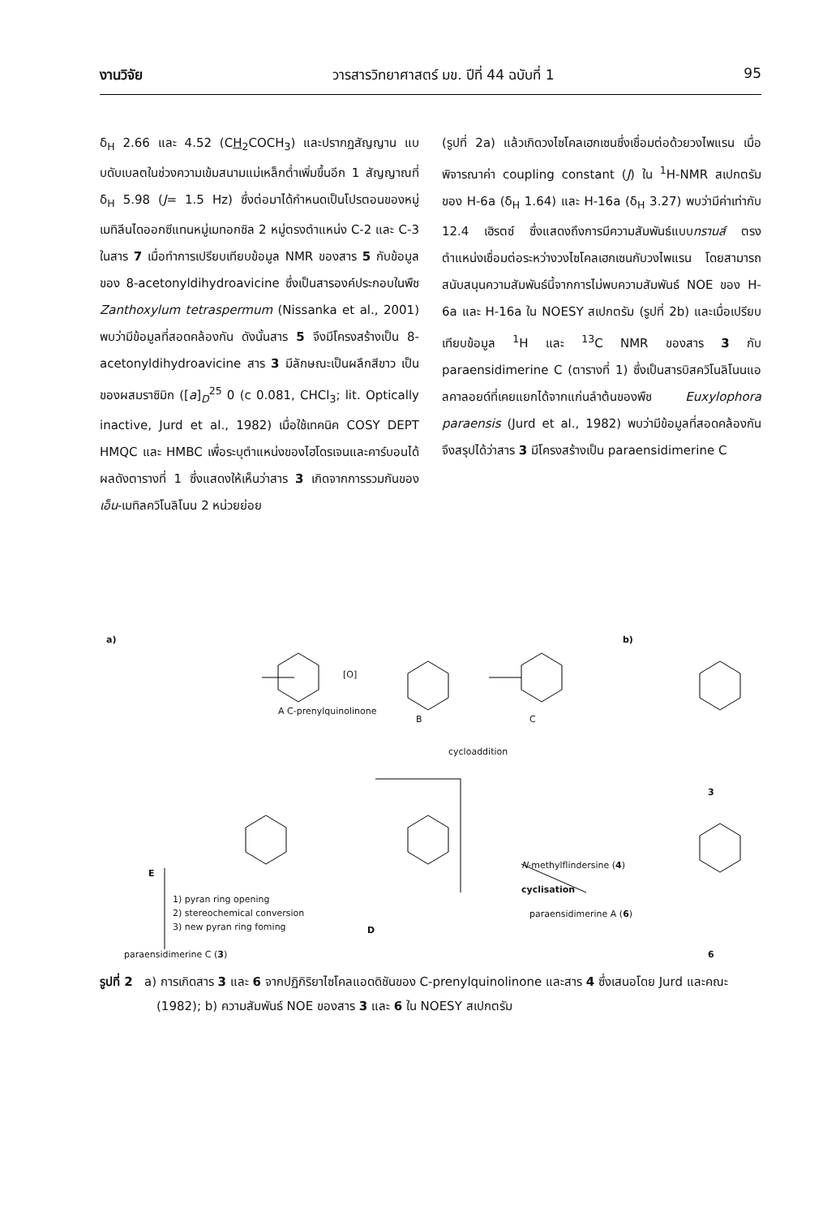งานวิจัย วารสารวิทยาศาสตร์ มข. ปีที่ 44 ฉบับที่ 1 95
δ<sub>H</sub> 2.66 และ 4.52 (CH<sub>2</sub>COCH<sub>3</sub>) และปรากฏสัญญาน แบบดับเบลตในช่วงความเข้มสนามแม่เหล็กต่ำเพิ่มขึ้นอีก 1 สัญญาณที่ δ<sub>H</sub> 5.98 (J= 1.5 Hz) ซึ่งต่อมาได้กำหนดเป็นโปรตอนของหมู่เมทิลีนไดออกซีแทนหมู่เมทอกซิล 2 หมู่ตรงตำแหน่ง C-2 และ C-3 ในสาร 7 เมื่อทำการเปรียบเทียบข้อมูล NMR ของสาร 5 กับข้อมูลของ 8-acetonyldihydroavicine ซึ่งเป็นสารองค์ประกอบในพืช Zanthoxylum tetraspermum (Nissanka et al., 2001) พบว่ามีข้อมูลที่สอดคล้องกัน ดังนั้นสาร 5 จึงมีโครงสร้างเป็น 8-acetonyldihydroavicine สาร 3 มีลักษณะเป็นผลึกสีขาว เป็นของผสมราซิมิก ([a]<sub>D</sub><sup>25</sup> 0 (c 0.081, CHCl<sub>3</sub>; lit. Optically inactive, Jurd et al., 1982) เมื่อใช้เทคนิค COSY DEPT HMQC และ HMBC เพื่อระบุตำแหน่งของไฮโดรเจนและคาร์บอนได้ผลดังตารางที่ 1 ซึ่งแสดงให้เห็นว่าสาร 3 เกิดจากการรวมกันของ เอ็น-เมทิลควิโนลิโนน 2 หน่วยย่อย
(รูปที่ 2a) แล้วเกิดวงไซโคลเฮกเซนซึ่งเชื่อมต่อด้วยวงไพแรน เมื่อพิจารณาค่า coupling constant (J) ใน <sup>1</sup>H-NMR สเปกตรัม ของ H-6a (δ<sub>H</sub> 1.64) และ H-16a (δ<sub>H</sub> 3.27) พบว่ามีค่าเท่ากับ 12.4 เฮิรตซ์ ซึ่งแสดงถึงการมีความสัมพันธ์แบบทรานส์ ตรงตำแหน่งเชื่อมต่อระหว่างวงไซโคลเฮกเซนกับวงไพแรน โดยสามารถสนับสนุนความสัมพันธ์นี้จากการไม่พบความสัมพันธ์ NOE ของ H-6a และ H-16a ใน NOESY สเปกตรัม (รูปที่ 2b) และเมื่อเปรียบเทียบข้อมูล <sup>1</sup>H และ <sup>13</sup>C NMR ของสาร 3 กับ paraensidimerine C (ตารางที่ 1) ซึ่งเป็นสารบิสควิโนลิโนนแอลคาลอยด์ที่เคยแยกได้จากแก่นลำต้นของพืช Euxylophora paraensis (Jurd et al., 1982) พบว่ามีข้อมูลที่สอดคล้องกันจึงสรุปได้ว่าสาร 3 มีโครงสร้างเป็น paraensidimerine C
a)
A C-prenylquinolinone
[O]
B C
cycloaddition
N-methylflindersine (4)
E
1) pyran ring opening
2) stereochemical conversion
3) new pyran ring foming
D
cyclisation
paraensidimerine A (6)
paraensidimerine C (3)
b)
3
6
รูปที่ 2 a) การเกิดสาร 3 และ 6 จากปฏิกิริยาไซโคลแอดดิชันของ C-prenylquinolinone และสาร 4 ซึ่งเสนอโดย Jurd และคณะ (1982); b) ความสัมพันธ์ NOE ของสาร 3 และ 6 ใน NOESY สเปกตรัม